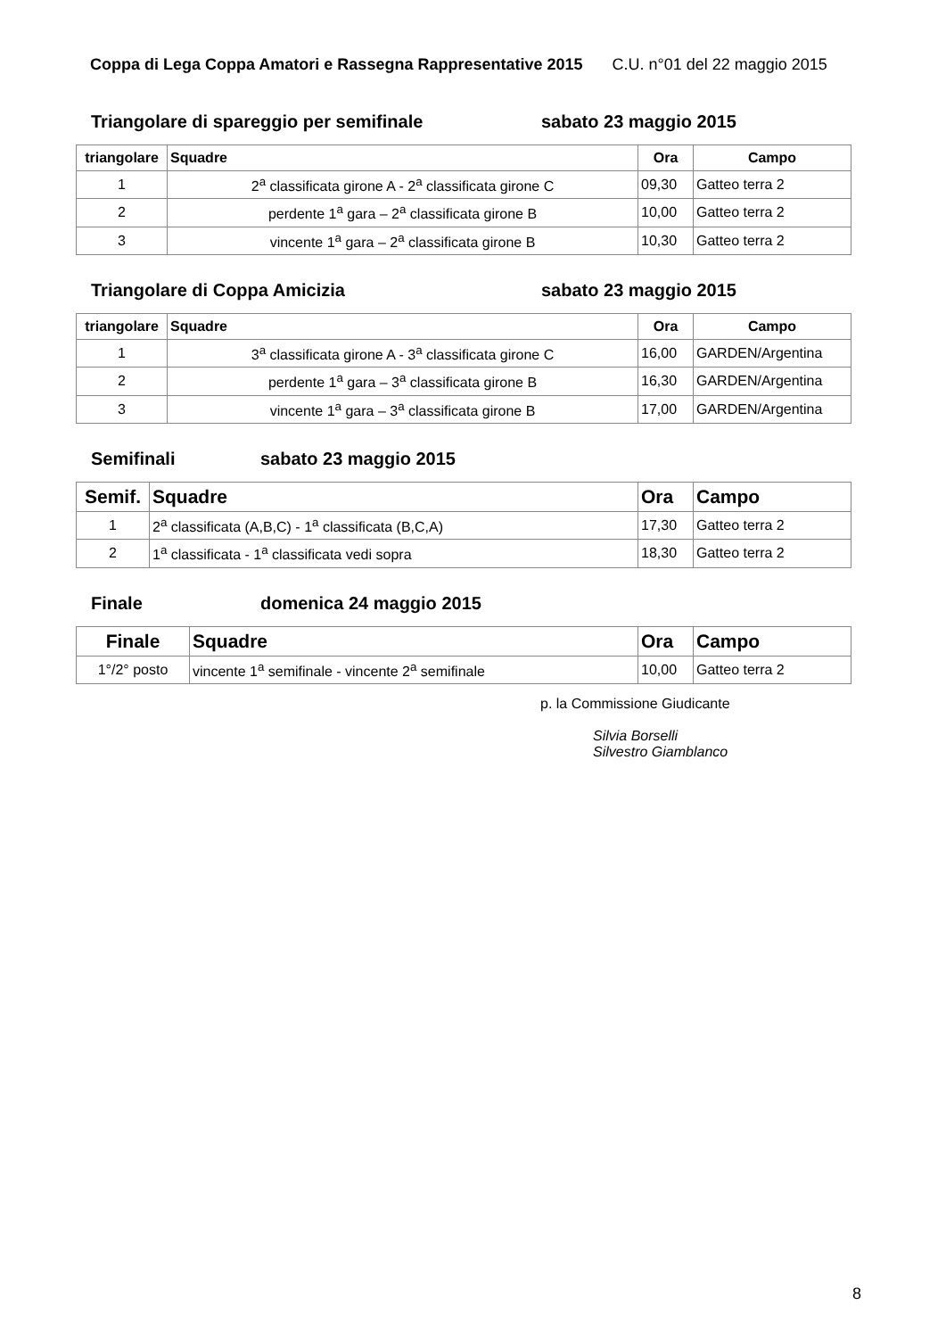Coppa di Lega Coppa Amatori e Rassegna Rappresentative 2015 C.U. n°01 del 22 maggio 2015
Triangolare di spareggio per semifinale sabato 23 maggio 2015
| triangolare | Squadre | Ora | Campo |
| --- | --- | --- | --- |
| 1 | 2<sup>a</sup> classificata girone A - 2<sup>a</sup> classificata girone C | 09,30 | Gatteo terra 2 |
| 2 | perdente 1<sup>a</sup> gara – 2<sup>a</sup> classificata girone B | 10,00 | Gatteo terra 2 |
| 3 | vincente 1<sup>a</sup> gara – 2<sup>a</sup> classificata girone B | 10,30 | Gatteo terra 2 |
Triangolare di Coppa Amicizia sabato 23 maggio 2015
| triangolare | Squadre | Ora | Campo |
| --- | --- | --- | --- |
| 1 | 3<sup>a</sup> classificata girone A - 3<sup>a</sup> classificata girone C | 16,00 | GARDEN/Argentina |
| 2 | perdente 1<sup>a</sup> gara – 3<sup>a</sup> classificata girone B | 16,30 | GARDEN/Argentina |
| 3 | vincente 1<sup>a</sup> gara – 3<sup>a</sup> classificata girone B | 17,00 | GARDEN/Argentina |
Semifinali sabato 23 maggio 2015
| Semif. | Squadre | Ora | Campo |
| --- | --- | --- | --- |
| 1 | 2<sup>a</sup> classificata (A,B,C) - 1<sup>a</sup> classificata (B,C,A) | 17,30 | Gatteo terra 2 |
| 2 | 1<sup>a</sup> classificata - 1<sup>a</sup> classificata vedi sopra | 18,30 | Gatteo terra 2 |
Finale domenica 24 maggio 2015
| Finale | Squadre | Ora | Campo |
| --- | --- | --- | --- |
| 1°/2° posto | vincente 1<sup>a</sup> semifinale - vincente 2<sup>a</sup> semifinale | 10,00 | Gatteo terra 2 |
p. la Commissione Giudicante
Silvia Borselli
Silvestro Giamblanco
8